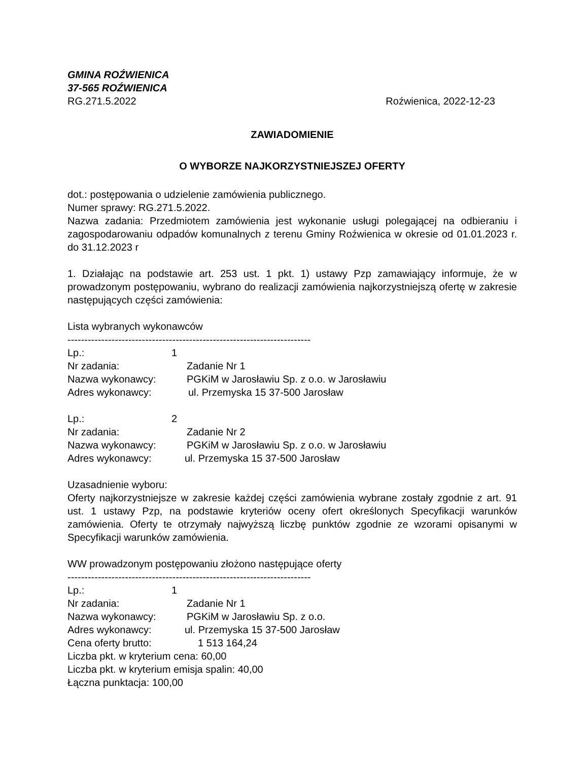GMINA ROŹWIENICA
37-565 ROŹWIENICA
RG.271.5.2022 Roźwienica, 2022-12-23
ZAWIADOMIENIE
O WYBORZE NAJKORZYSTNIEJSZEJ OFERTY
dot.: postępowania o udzielenie zamówienia publicznego.
Numer sprawy: RG.271.5.2022.
Nazwa zadania: Przedmiotem zamówienia jest wykonanie usługi polegającej na odbieraniu i zagospodarowaniu odpadów komunalnych z terenu Gminy Roźwienica w okresie od 01.01.2023 r. do 31.12.2023 r
1. Działając na podstawie art. 253 ust. 1 pkt. 1) ustawy Pzp zamawiający informuje, że w prowadzonym postępowaniu, wybrano do realizacji zamówienia najkorzystniejszą ofertę w zakresie następujących części zamówienia:
Lista wybranych wykonawców
------------------------------------------------------------------------
Lp.: 1
Nr zadania: Zadanie Nr 1
Nazwa wykonawcy: PGKiM w Jarosławiu Sp. z o.o. w Jarosławiu
Adres wykonawcy: ul. Przemyska 15 37-500 Jarosław
Lp.: 2
Nr zadania: Zadanie Nr 2
Nazwa wykonawcy: PGKiM w Jarosławiu Sp. z o.o. w Jarosławiu
Adres wykonawcy: ul. Przemyska 15 37-500 Jarosław
Uzasadnienie wyboru:
Oferty najkorzystniejsze w zakresie każdej części zamówienia wybrane zostały zgodnie z art. 91 ust. 1 ustawy Pzp, na podstawie kryteriów oceny ofert określonych Specyfikacji warunków zamówienia. Oferty te otrzymały najwyższą liczbę punktów zgodnie ze wzorami opisanymi w Specyfikacji warunków zamówienia.
WW prowadzonym postępowaniu złożono następujące oferty
------------------------------------------------------------------------
Lp.: 1
Nr zadania: Zadanie Nr 1
Nazwa wykonawcy: PGKiM w Jarosławiu Sp. z o.o.
Adres wykonawcy: ul. Przemyska 15 37-500 Jarosław
Cena oferty brutto: 1 513 164,24
Liczba pkt. w kryterium cena: 60,00
Liczba pkt. w kryterium emisja spalin: 40,00
Łączna punktacja: 100,00